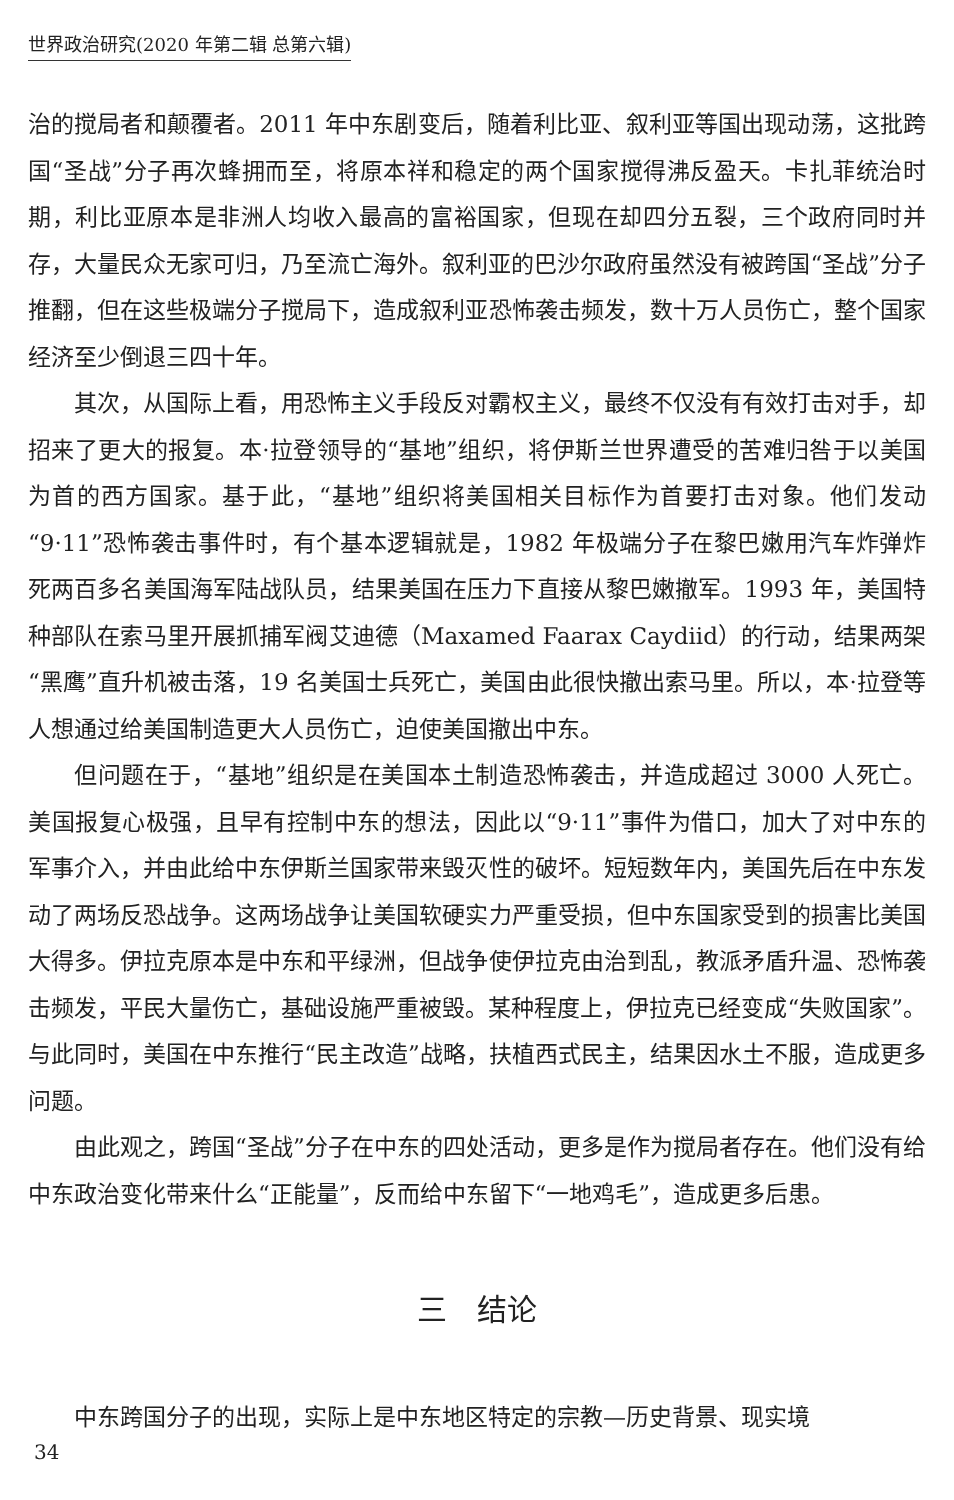世界政治研究(2020 年第二辑 总第六辑)
治的搅局者和颠覆者。2011 年中东剧变后，随着利比亚、叙利亚等国出现动荡，这批跨国“圣战”分子再次蜂拥而至，将原本祥和稳定的两个国家搅得沸反盈天。卡扎菲统治时期，利比亚原本是非洲人均收入最高的富裕国家，但现在却四分五裂，三个政府同时并存，大量民众无家可归，乃至流亡海外。叙利亚的巴沙尔政府虽然没有被跨国“圣战”分子推翻，但在这些极端分子搅局下，造成叙利亚恐怖袭击频发，数十万人员伤亡，整个国家经济至少倒退三四十年。
其次，从国际上看，用恐怖主义手段反对霸权主义，最终不仅没有有效打击对手，却招来了更大的报复。本·拉登领导的“基地”组织，将伊斯兰世界遭受的苦难归咎于以美国为首的西方国家。基于此，“基地”组织将美国相关目标作为首要打击对象。他们发动“9·11”恐怖袭击事件时，有个基本逻辑就是，1982 年极端分子在黎巴嫩用汽车炸弹炸死两百多名美国海军陆战队员，结果美国在压力下直接从黎巴嫩撤军。1993 年，美国特种部队在索马里开展抓捕军阀艾迪德（Maxamed Faarax Caydiid）的行动，结果两架“黑鹰”直升机被击落，19 名美国士兵死亡，美国由此很快撤出索马里。所以，本·拉登等人想通过给美国制造更大人员伤亡，迫使美国撤出中东。
但问题在于，“基地”组织是在美国本土制造恐怖袭击，并造成超过 3000 人死亡。美国报复心极强，且早有控制中东的想法，因此以“9·11”事件为借口，加大了对中东的军事介入，并由此给中东伊斯兰国家带来毁灭性的破坏。短短数年内，美国先后在中东发动了两场反恐战争。这两场战争让美国软硬实力严重受损，但中东国家受到的损害比美国大得多。伊拉克原本是中东和平绿洲，但战争使伊拉克由治到乱，教派矛盾升温、恐怖袭击频发，平民大量伤亡，基础设施严重被毁。某种程度上，伊拉克已经变成“失败国家”。与此同时，美国在中东推行“民主改造”战略，扶植西式民主，结果因水土不服，造成更多问题。
由此观之，跨国“圣战”分子在中东的四处活动，更多是作为搅局者存在。他们没有给中东政治变化带来什么“正能量”，反而给中东留下“一地鸡毛”，造成更多后患。
三　结论
中东跨国分子的出现，实际上是中东地区特定的宗教—历史背景、现实境
34